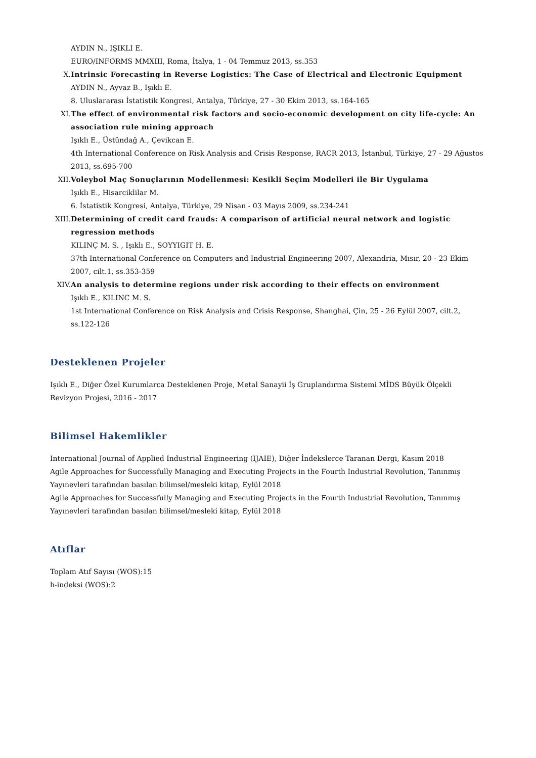AYDIN N., IŞIKLI E.
EURO/INFORMS MMXIII, Roma, İtalya, 1 - 04 Temmuz 2013, ss.353
X. Intrinsic Forecasting in Reverse Logistics: The Case of Electrical and Electronic Equipment
AYDIN N., Ayvaz B., Işıklı E.
8. Uluslararası İstatistik Kongresi, Antalya, Türkiye, 27 - 30 Ekim 2013, ss.164-165
XI. The effect of environmental risk factors and socio-economic development on city life-cycle: An association rule mining approach
Işıklı E., Üstündağ A., Çevikcan E.
4th International Conference on Risk Analysis and Crisis Response, RACR 2013, İstanbul, Türkiye, 27 - 29 Ağustos 2013, ss.695-700
XII. Voleybol Maç Sonuçlarının Modellenmesi: Kesikli Seçim Modelleri ile Bir Uygulama
Işıklı E., Hisarciklilar M.
6. İstatistik Kongresi, Antalya, Türkiye, 29 Nisan - 03 Mayıs 2009, ss.234-241
XIII.
Determining of credit card frauds: A comparison of artificial neural network and logistic regression methods
KILINÇ M. S. , Işıklı E., SOYYIGIT H. E.
37th International Conference on Computers and Industrial Engineering 2007, Alexandria, Mısır, 20 - 23 Ekim 2007, cilt.1, ss.353-359
XIV. An analysis to determine regions under risk according to their effects on environment
Işıklı E., KILINC M. S.
1st International Conference on Risk Analysis and Crisis Response, Shanghai, Çin, 25 - 26 Eylül 2007, cilt.2, ss.122-126
Desteklenen Projeler
Işıklı E., Diğer Özel Kurumlarca Desteklenen Proje, Metal Sanayii İş Gruplandırma Sistemi MİDS Büyük Ölçekli Revizyon Projesi, 2016 - 2017
Bilimsel Hakemlikler
International Journal of Applied Industrial Engineering (IJAIE), Diğer İndekslerce Taranan Dergi, Kasım 2018
Agile Approaches for Successfully Managing and Executing Projects in the Fourth Industrial Revolution, Tanınmış Yayınevleri tarafından basılan bilimsel/mesleki kitap, Eylül 2018
Agile Approaches for Successfully Managing and Executing Projects in the Fourth Industrial Revolution, Tanınmış Yayınevleri tarafından basılan bilimsel/mesleki kitap, Eylül 2018
Atıflar
Toplam Atıf Sayısı (WOS):15
h-indeksi (WOS):2